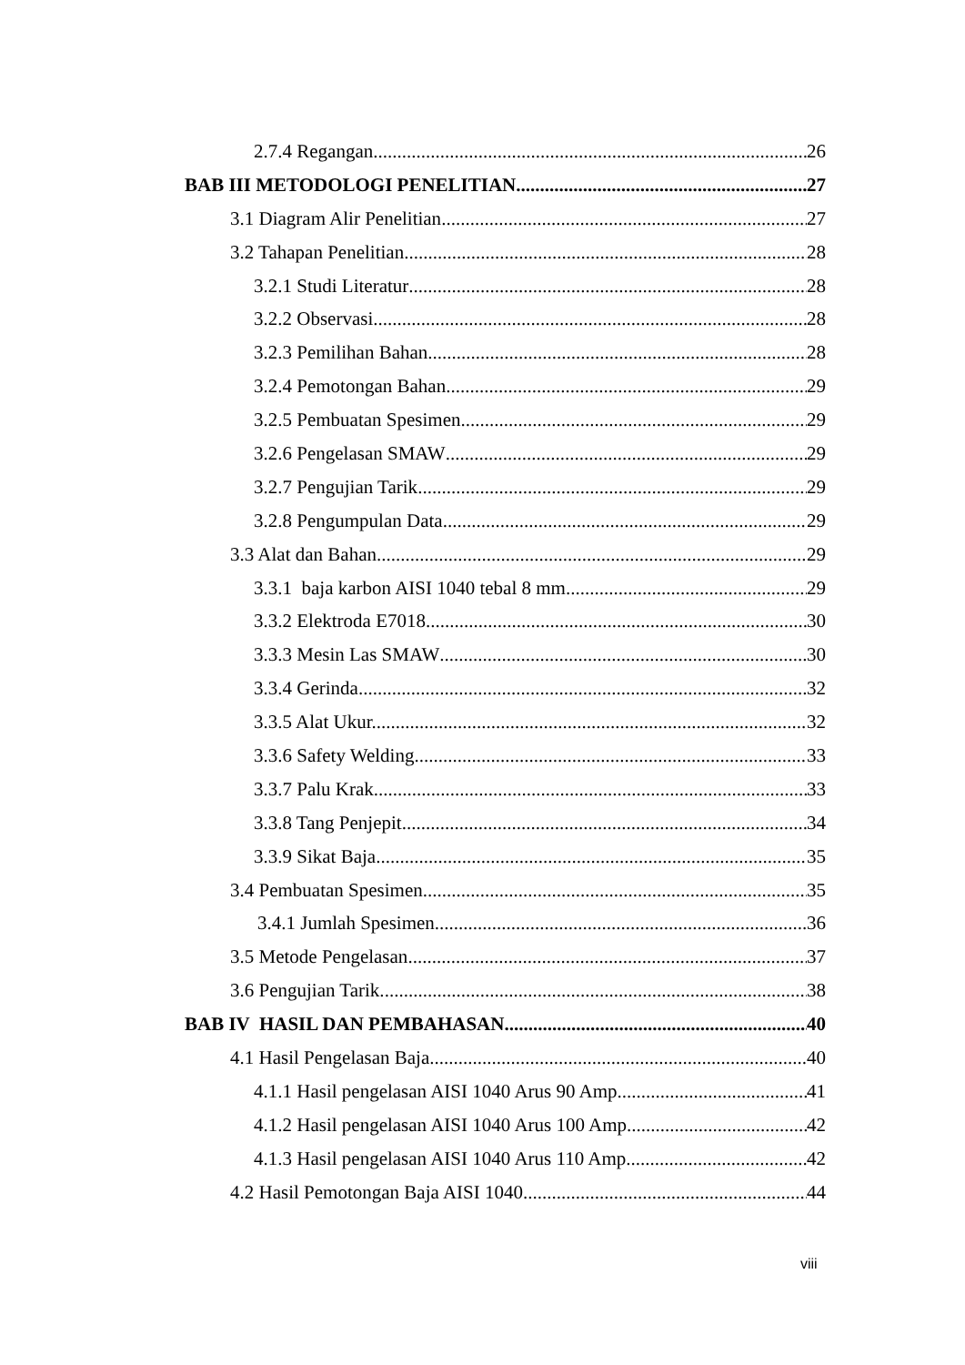2.7.4 Regangan 26
BAB III METODOLOGI PENELITIAN 27
3.1 Diagram Alir Penelitian 27
3.2 Tahapan Penelitian 28
3.2.1 Studi Literatur 28
3.2.2 Observasi 28
3.2.3 Pemilihan Bahan 28
3.2.4 Pemotongan Bahan 29
3.2.5 Pembuatan Spesimen 29
3.2.6 Pengelasan SMAW 29
3.2.7 Pengujian Tarik 29
3.2.8 Pengumpulan Data 29
3.3 Alat dan Bahan 29
3.3.1 baja karbon AISI 1040 tebal 8 mm 29
3.3.2 Elektroda E7018 30
3.3.3 Mesin Las SMAW 30
3.3.4 Gerinda. 32
3.3.5 Alat Ukur. 32
3.3.6 Safety Welding. 33
3.3.7 Palu Krak 33
3.3.8 Tang Penjepit. 34
3.3.9 Sikat Baja. 35
3.4 Pembuatan Spesimen 35
3.4.1 Jumlah Spesimen. 36
3.5 Metode Pengelasan 37
3.6 Pengujian Tarik. 38
BAB IV HASIL DAN PEMBAHASAN 40
4.1 Hasil Pengelasan Baja 40
4.1.1 Hasil pengelasan AISI 1040 Arus 90 Amp 41
4.1.2 Hasil pengelasan AISI 1040 Arus 100 Amp 42
4.1.3 Hasil pengelasan AISI 1040 Arus 110 Amp 42
4.2 Hasil Pemotongan Baja AISI 1040 44
viii